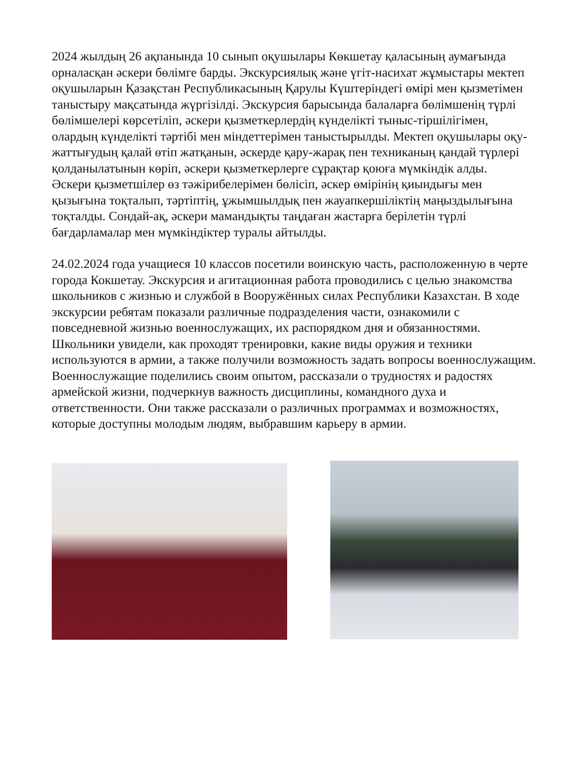2024 жылдың 26 ақпанында 10 сынып оқушылары Көкшетау қаласының аумағында орналасқан әскери бөлімге барды. Экскурсиялық және үгіт-насихат жұмыстары мектеп оқушыларын Қазақстан Республикасының Қарулы Күштеріндегі өмірі мен қызметімен таныстыру мақсатында жүргізілді. Экскурсия барысында балаларға бөлімшенің түрлі бөлімшелері көрсетіліп, әскери қызметкерлердің күнделікті тыныс-тіршілігімен, олардың күнделікті тәртібі мен міндеттерімен таныстырылды. Мектеп оқушылары оқу-жаттығудың қалай өтіп жатқанын, әскерде қару-жарақ пен техниканың қандай түрлері қолданылатынын көріп, әскери қызметкерлерге сұрақтар қоюға мүмкіндік алды.
Әскери қызметшілер өз тәжірибелерімен бөлісіп, әскер өмірінің қиындығы мен қызығына тоқталып, тәртіптің, ұжымшылдық пен жауапкершіліктің маңыздылығына тоқталды. Сондай-ақ, әскери мамандықты таңдаған жастарға берілетін түрлі бағдарламалар мен мүмкіндіктер туралы айтылды.
24.02.2024 года учащиеся 10 классов посетили воинскую часть, расположенную в черте города Кокшетау. Экскурсия и агитационная работа проводились с целью знакомства школьников с жизнью и службой в Вооружённых силах Республики Казахстан. В ходе экскурсии ребятам показали различные подразделения части, ознакомили с повседневной жизнью военнослужащих, их распорядком дня и обязанностями. Школьники увидели, как проходят тренировки, какие виды оружия и техники используются в армии, а также получили возможность задать вопросы военнослужащим.
Военнослужащие поделились своим опытом, рассказали о трудностях и радостях армейской жизни, подчеркнув важность дисциплины, командного духа и ответственности. Они также рассказали о различных программах и возможностях, которые доступны молодым людям, выбравшим карьеру в армии.